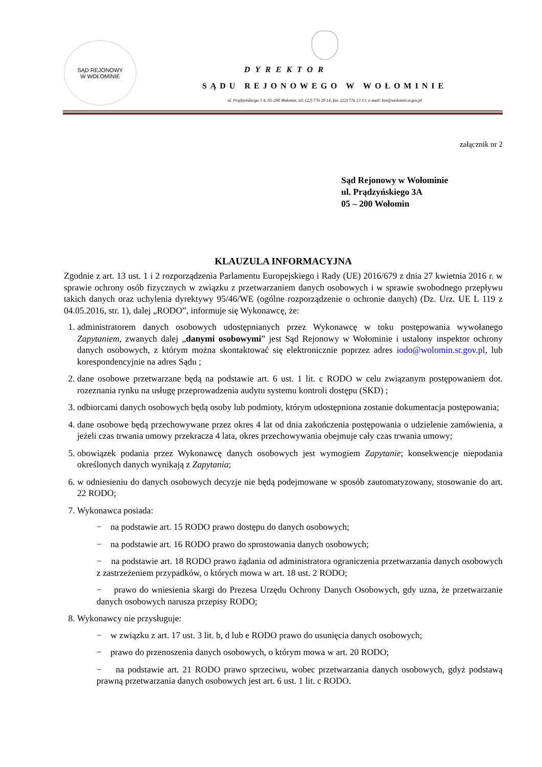SĄD REJONOWY
W WOŁOMINIE
DYREKTOR
SĄDU REJONOWEGO W WOŁOMINIE
ul. Prądzyńskiego 3 A, 05-200 Wołomin, tel. (22) 776 20 14, fax. (22) 776 23 13, e-mail: boi@wolomin.sr.gov.pl
załącznik nr 2
Sąd Rejonowy w Wołominie
ul. Prądzyńskiego 3A
05 – 200 Wołomin
KLAUZULA INFORMACYJNA
Zgodnie z art. 13 ust. 1 i 2 rozporządzenia Parlamentu Europejskiego i Rady (UE) 2016/679 z dnia 27 kwietnia 2016 r. w sprawie ochrony osób fizycznych w związku z przetwarzaniem danych osobowych i w sprawie swobodnego przepływu takich danych oraz uchylenia dyrektywy 95/46/WE (ogólne rozporządzenie o ochronie danych) (Dz. Urz. UE L 119 z 04.05.2016, str. 1), dalej „RODO”, informuje się Wykonawcę, że:
1. administratorem danych osobowych udostępnianych przez Wykonawcę w toku postępowania wywołanego Zapytaniem, zwanych dalej „danymi osobowymi” jest Sąd Rejonowy w Wołominie i ustalony inspektor ochrony danych osobowych, z którym można skontaktować się elektronicznie poprzez adres iodo@wolomin.sr.gov.pl, lub korespondencyjnie na adres Sądu ;
2. dane osobowe przetwarzane będą na podstawie art. 6 ust. 1 lit. c RODO w celu związanym postępowaniem dot. rozeznania rynku na usługę przeprowadzenia audytu systemu kontroli dostępu (SKD) ;
3. odbiorcami danych osobowych będą osoby lub podmioty, którym udostępniona zostanie dokumentacja postępowania;
4. dane osobowe będą przechowywane przez okres 4 lat od dnia zakończenia postępowania o udzielenie zamówienia, a jeżeli czas trwania umowy przekracza 4 lata, okres przechowywania obejmuje cały czas trwania umowy;
5. obowiązek podania przez Wykonawcę danych osobowych jest wymogiem Zapytanie; konsekwencje niepodania określonych danych wynikają z Zapytania;
6. w odniesieniu do danych osobowych decyzje nie będą podejmowane w sposób zautomatyzowany, stosowanie do art. 22 RODO;
7. Wykonawca posiada:
− na podstawie art. 15 RODO prawo dostępu do danych osobowych;
− na podstawie art. 16 RODO prawo do sprostowania danych osobowych;
− na podstawie art. 18 RODO prawo żądania od administratora ograniczenia przetwarzania danych osobowych z zastrzeżeniem przypadków, o których mowa w art. 18 ust. 2 RODO;
− prawo do wniesienia skargi do Prezesa Urzędu Ochrony Danych Osobowych, gdy uzna, że przetwarzanie danych osobowych narusza przepisy RODO;
8. Wykonawcy nie przysługuje:
− w związku z art. 17 ust. 3 lit. b, d lub e RODO prawo do usunięcia danych osobowych;
− prawo do przenoszenia danych osobowych, o którym mowa w art. 20 RODO;
− na podstawie art. 21 RODO prawo sprzeciwu, wobec przetwarzania danych osobowych, gdyż podstawą prawną przetwarzania danych osobowych jest art. 6 ust. 1 lit. c RODO.